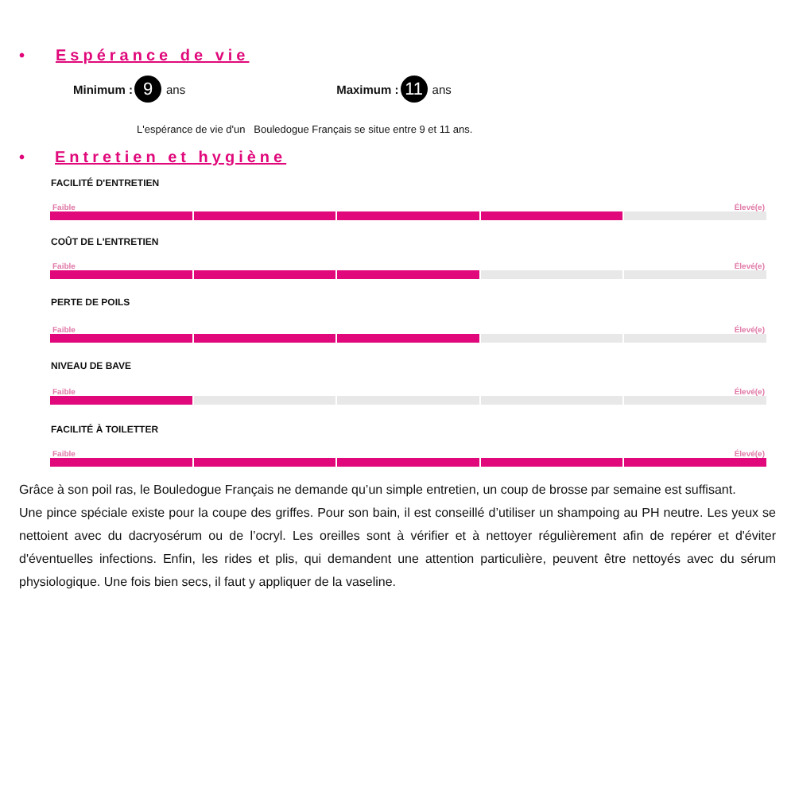• Espérance de vie
Minimum : 9 ans Maximum : 11 ans
L'espérance de vie d'un Bouledogue Français se situe entre 9 et 11 ans.
• Entretien et hygiène
FACILITÉ D'ENTRETIEN
Faible Élevé(e)
COÛT DE L'ENTRETIEN
Faible Élevé(e)
PERTE DE POILS
Faible Élevé(e)
NIVEAU DE BAVE
Faible Élevé(e)
FACILITÉ À TOILETTER
Faible Élevé(e)
Grâce à son poil ras, le Bouledogue Français ne demande qu’un simple entretien, un coup de brosse par semaine est suffisant.
Une pince spéciale existe pour la coupe des griffes. Pour son bain, il est conseillé d’utiliser un shampoing au PH neutre. Les yeux se nettoient avec du dacryosérum ou de l’ocryl. Les oreilles sont à vérifier et à nettoyer régulièrement afin de repérer et d'éviter d'éventuelles infections. Enfin, les rides et plis, qui demandent une attention particulière, peuvent être nettoyés avec du sérum physiologique. Une fois bien secs, il faut y appliquer de la vaseline.